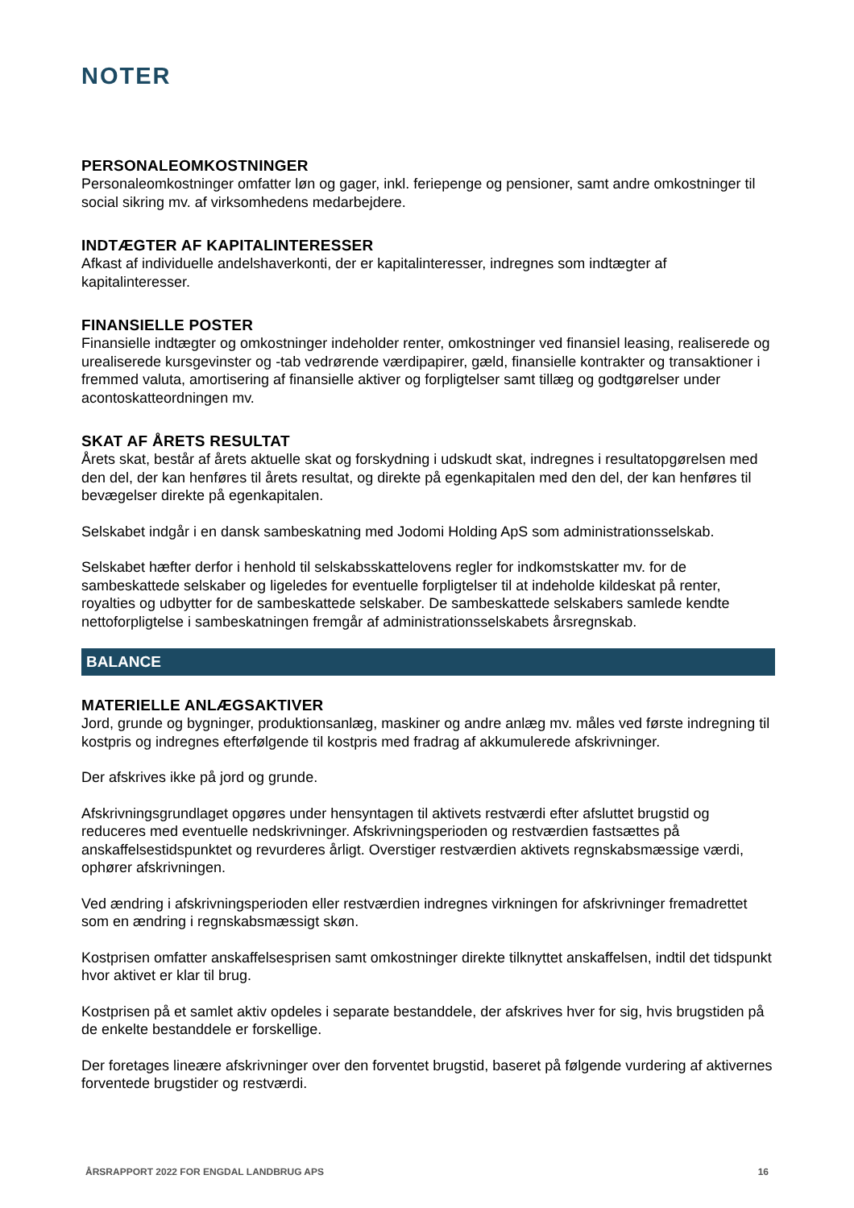NOTER
PERSONALEOMKOSTNINGER
Personaleomkostninger omfatter løn og gager, inkl. feriepenge og pensioner, samt andre omkostninger til social sikring mv. af virksomhedens medarbejdere.
INDTÆGTER AF KAPITALINTERESSER
Afkast af individuelle andelshaverkonti, der er kapitalinteresser, indregnes som indtægter af kapitalinteresser.
FINANSIELLE POSTER
Finansielle indtægter og omkostninger indeholder renter, omkostninger ved finansiel leasing, realiserede og urealiserede kursgevinster og -tab vedrørende værdipapirer, gæld, finansielle kontrakter og transaktioner i fremmed valuta, amortisering af finansielle aktiver og forpligtelser samt tillæg og godtgørelser under acontoskatteordningen mv.
SKAT AF ÅRETS RESULTAT
Årets skat, består af årets aktuelle skat og forskydning i udskudt skat, indregnes i resultatopgørelsen med den del, der kan henføres til årets resultat, og direkte på egenkapitalen med den del, der kan henføres til bevægelser direkte på egenkapitalen.
Selskabet indgår i en dansk sambeskatning med Jodomi Holding ApS som administrationsselskab.
Selskabet hæfter derfor i henhold til selskabsskattelovens regler for indkomstskatter mv. for de sambeskattede selskaber og ligeledes for eventuelle forpligtelser til at indeholde kildeskat på renter, royalties og udbytter for de sambeskattede selskaber. De sambeskattede selskabers samlede kendte nettoforpligtelse i sambeskatningen fremgår af administrationsselskabets årsregnskab.
BALANCE
MATERIELLE ANLÆGSAKTIVER
Jord, grunde og bygninger, produktionsanlæg, maskiner og andre anlæg mv. måles ved første indregning til kostpris og indregnes efterfølgende til kostpris med fradrag af akkumulerede afskrivninger.
Der afskrives ikke på jord og grunde.
Afskrivningsgrundlaget opgøres under hensyntagen til aktivets restværdi efter afsluttet brugstid og reduceres med eventuelle nedskrivninger. Afskrivningsperioden og restværdien fastsættes på anskaffelsestidspunktet og revurderes årligt. Overstiger restværdien aktivets regnskabsmæssige værdi, ophører afskrivningen.
Ved ændring i afskrivningsperioden eller restværdien indregnes virkningen for afskrivninger fremadrettet som en ændring i regnskabsmæssigt skøn.
Kostprisen omfatter anskaffelsesprisen samt omkostninger direkte tilknyttet anskaffelsen, indtil det tidspunkt hvor aktivet er klar til brug.
Kostprisen på et samlet aktiv opdeles i separate bestanddele, der afskrives hver for sig, hvis brugstiden på de enkelte bestanddele er forskellige.
Der foretages lineære afskrivninger over den forventet brugstid, baseret på følgende vurdering af aktivernes forventede brugstider og restværdi.
ÅRSRAPPORT 2022 FOR ENGDAL LANDBRUG APS 16